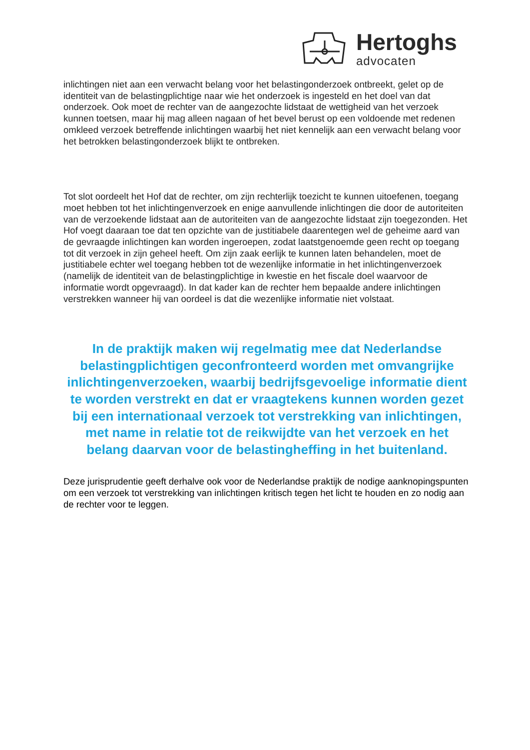Hertoghs
advocaten
inlichtingen niet aan een verwacht belang voor het belastingonderzoek ontbreekt, gelet op de identiteit van de belastingplichtige naar wie het onderzoek is ingesteld en het doel van dat onderzoek. Ook moet de rechter van de aangezochte lidstaat de wettigheid van het verzoek kunnen toetsen, maar hij mag alleen nagaan of het bevel berust op een voldoende met redenen omkleed verzoek betreffende inlichtingen waarbij het niet kennelijk aan een verwacht belang voor het betrokken belastingonderzoek blijkt te ontbreken.
Tot slot oordeelt het Hof dat de rechter, om zijn rechterlijk toezicht te kunnen uitoefenen, toegang moet hebben tot het inlichtingenverzoek en enige aanvullende inlichtingen die door de autoriteiten van de verzoekende lidstaat aan de autoriteiten van de aangezochte lidstaat zijn toegezonden. Het Hof voegt daaraan toe dat ten opzichte van de justitiabele daarentegen wel de geheime aard van de gevraagde inlichtingen kan worden ingeroepen, zodat laatstgenoemde geen recht op toegang tot dit verzoek in zijn geheel heeft. Om zijn zaak eerlijk te kunnen laten behandelen, moet de justitiabele echter wel toegang hebben tot de wezenlijke informatie in het inlichtingenverzoek (namelijk de identiteit van de belastingplichtige in kwestie en het fiscale doel waarvoor de informatie wordt opgevraagd). In dat kader kan de rechter hem bepaalde andere inlichtingen verstrekken wanneer hij van oordeel is dat die wezenlijke informatie niet volstaat.
In de praktijk maken wij regelmatig mee dat Nederlandse belastingplichtigen geconfronteerd worden met omvangrijke inlichtingenverzoeken, waarbij bedrijfsgevoelige informatie dient te worden verstrekt en dat er vraagtekens kunnen worden gezet bij een internationaal verzoek tot verstrekking van inlichtingen, met name in relatie tot de reikwijdte van het verzoek en het belang daarvan voor de belastingheffing in het buitenland.
Deze jurisprudentie geeft derhalve ook voor de Nederlandse praktijk de nodige aanknopingspunten om een verzoek tot verstrekking van inlichtingen kritisch tegen het licht te houden en zo nodig aan de rechter voor te leggen.